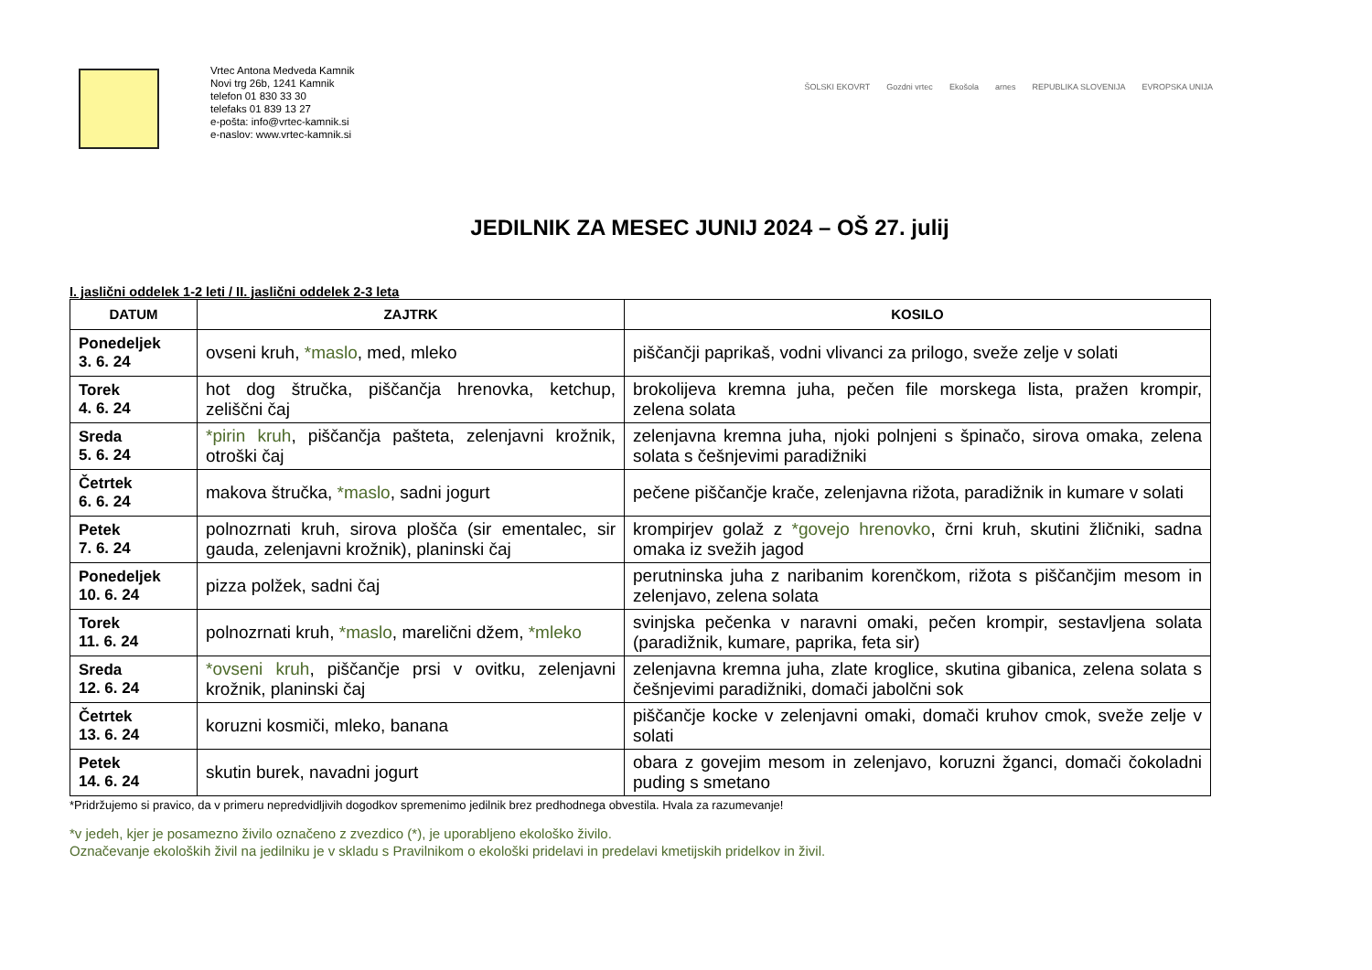Vrtec Antona Medveda Kamnik
Novi trg 26b, 1241 Kamnik
telefon 01 830 33 30
telefaks 01 839 13 27
e-pošta: info@vrtec-kamnik.si
e-naslov: www.vrtec-kamnik.si
ŠOLSKI EKOVRT Gozdni vrtec Ekošola arnes REPUBLIKA SLOVENIJA EVROPSKA UNIJA
JEDILNIK ZA MESEC JUNIJ 2024 – OŠ 27. julij
I. jaslični oddelek 1-2 leti / II. jaslični oddelek 2-3 leta
| DATUM | ZAJTRK | KOSILO |
| --- | --- | --- |
| Ponedeljek 3. 6. 24 | ovseni kruh, *maslo , med, mleko | piščančji paprikaš, vodni vlivanci za prilogo, sveže zelje v solati |
| Torek 4. 6. 24 | hot dog štručka, piščančja hrenovka, ketchup, zeliščni čaj | brokolijeva kremna juha, pečen file morskega lista, pražen krompir, zelena solata |
| Sreda 5. 6. 24 | *pirin kruh , piščančja pašteta, zelenjavni krožnik, otroški čaj | zelenjavna kremna juha, njoki polnjeni s špinačo, sirova omaka, zelena solata s češnjevimi paradižniki |
| Četrtek 6. 6. 24 | makova štručka, *maslo , sadni jogurt | pečene piščančje krače, zelenjavna rižota, paradižnik in kumare v solati |
| Petek 7. 6. 24 | polnozrnati kruh, sirova plošča (sir ementalec, sir gauda, zelenjavni krožnik), planinski čaj | krompirjev golaž z *govejo hrenovko , črni kruh, skutini žličniki, sadna omaka iz svežih jagod |
| Ponedeljek 10. 6. 24 | pizza polžek, sadni čaj | perutninska juha z naribanim korenčkom, rižota s piščančjim mesom in zelenjavo, zelena solata |
| Torek 11. 6. 24 | polnozrnati kruh, *maslo , marelični džem, *mleko | svinjska pečenka v naravni omaki, pečen krompir, sestavljena solata (paradižnik, kumare, paprika, feta sir) |
| Sreda 12. 6. 24 | *ovseni kruh , piščančje prsi v ovitku, zelenjavni krožnik, planinski čaj | zelenjavna kremna juha, zlate kroglice, skutina gibanica, zelena solata s češnjevimi paradižniki, domači jabolčni sok |
| Četrtek 13. 6. 24 | koruzni kosmiči, mleko, banana | piščančje kocke v zelenjavni omaki, domači kruhov cmok, sveže zelje v solati |
| Petek 14. 6. 24 | skutin burek, navadni jogurt | obara z govejim mesom in zelenjavo, koruzni žganci, domači čokoladni puding s smetano |
*Pridržujemo si pravico, da v primeru nepredvidljivih dogodkov spremenimo jedilnik brez predhodnega obvestila. Hvala za razumevanje!
*v jedeh, kjer je posamezno živilo označeno z zvezdico (*), je uporabljeno ekološko živilo.
Označevanje ekoloških živil na jedilniku je v skladu s Pravilnikom o ekološki pridelavi in predelavi kmetijskih pridelkov in živil.